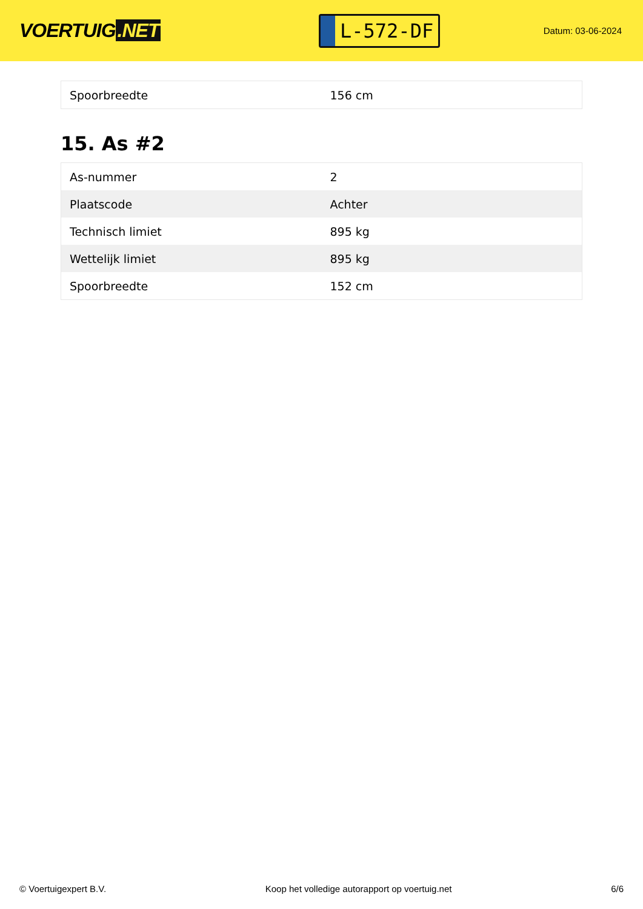VOERTUIG.NET
L-572-DF
Datum: 03-06-2024
| Spoorbreedte | 156 cm |
15. As #2
| As-nummer | 2 |
| Plaatscode | Achter |
| Technisch limiet | 895 kg |
| Wettelijk limiet | 895 kg |
| Spoorbreedte | 152 cm |
© Voertuigexpert B.V. Koop het volledige autorapport op voertuig.net 6/6